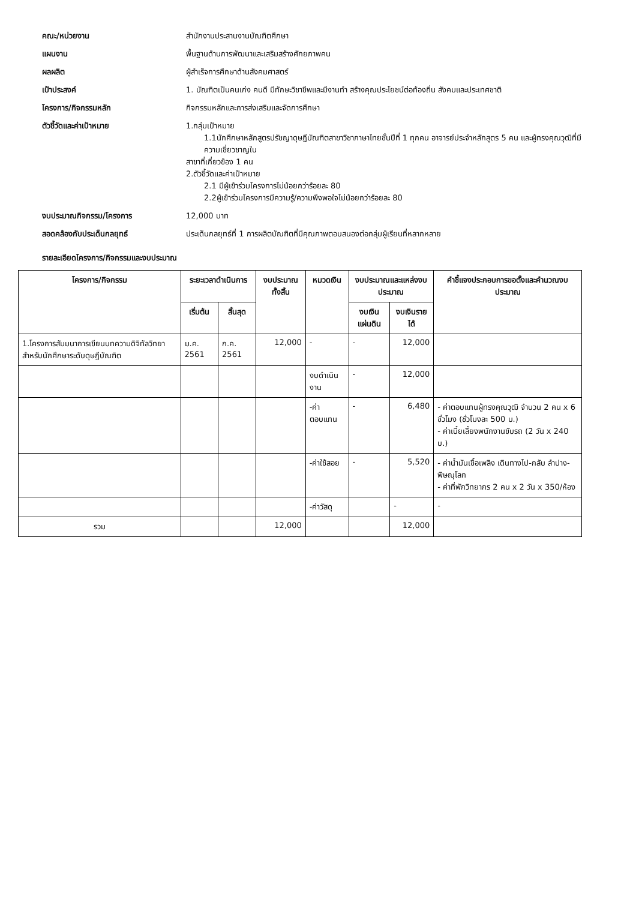คณะ/หน่วยงาน
สำนักงานประสานงานบัณฑิตศึกษา
แผนงาน
พื้นฐานด้านการพัฒนาและเสริมสร้างศักยภาพคน
ผลผลิต
ผู้สำเร็จการศึกษาด้านสังคมศาสตร์
เป้าประสงค์
1. บัณฑิตเป็นคนเก่ง คนดี มีทักษะวิชาชีพและมีงานทำ สร้างคุณประโยชน์ต่อท้องถิ่น สังคมและประเทศชาติ
โครงการ/กิจกรรมหลัก
กิจกรรมหลักและการส่งเสริมและจัดการศึกษา
ตัวชี้วัดและค่าเป้าหมาย
1.กลุ่มเป้าหมาย
1.1นักศึกษาหลักสูตรปรัชญาดุษฎีบัณฑิตสาขาวิชาภาษาไทยชั้นปีที่ 1 ทุกคน อาจารย์ประจำหลักสูตร 5 คน และผู้ทรงคุณวุฒิที่มีความเชี่ยวชาญใน
สาขาที่เกี่ยวข้อง 1 คน
2.ตัวชี้วัดและค่าเป้าหมาย
2.1 มีผู้เข้าร่วมโครงการไม่น้อยกว่าร้อยละ 80
2.2ผู้เข้าร่วมโครงการมีความรู้/ความพึงพอใจไม่น้อยกว่าร้อยละ 80
งบประมาณกิจกรรม/โครงการ
12,000 บาท
สอดคล้องกับประเด็นกลยุทธ์
ประเด็นกลยุทธ์ที่ 1 การผลิตบัณฑิตที่มีคุณภาพตอบสนองต่อกลุ่มผู้เรียนที่หลากหลาย
รายละเอียดโครงการ/กิจกรรมและงบประมาณ
| โครงการ/กิจกรรม | ระยะเวลาดำเนินการ | | งบประมาณทั้งสิ้น | หมวดเงิน | งบประมาณและแหล่งงบประมาณ | | คำชี้แจงประกอบการขอตั้งและคำนวณงบประมาณ |
| --- | --- | --- | --- | --- | --- | --- | --- |
| | เริ่มต้น | สิ้นสุด | | | งบเงินแผ่นดิน | งบเงินรายได้ | |
| 1.โครงการสัมมนาการเขียนบทความดิจิทัลวิทยาสำหรับนักศึกษาระดับดุษฎีบัณฑิต | ม.ค. 2561 | ก.ค. 2561 | 12,000 | - | - | 12,000 | |
| | | | | งบดำเนินงาน | - | 12,000 | |
| | | | | -ค่าตอบแทน | - | 6,480 | - ค่าตอบแทนผู้ทรงคุณวุฒิ จำนวน 2 คน x 6 ชั่วโมง (ชั่วโมงละ 500 บ.) - ค่าเบี้ยเลี้ยงพนักงานขับรถ (2 วัน x 240 บ.) |
| | | | | -ค่าใช้สอย | - | 5,520 | - ค่าน้ำมันเชื้อเพลิง เดินทางไป-กลับ ลำปาง-พิษณุโลก - ค่าที่พักวิทยากร 2 คน x 2 วัน x 350/ห้อง |
| | | | | -ค่าวัสดุ | | - | - |
| รวม | | | 12,000 | | | 12,000 | |